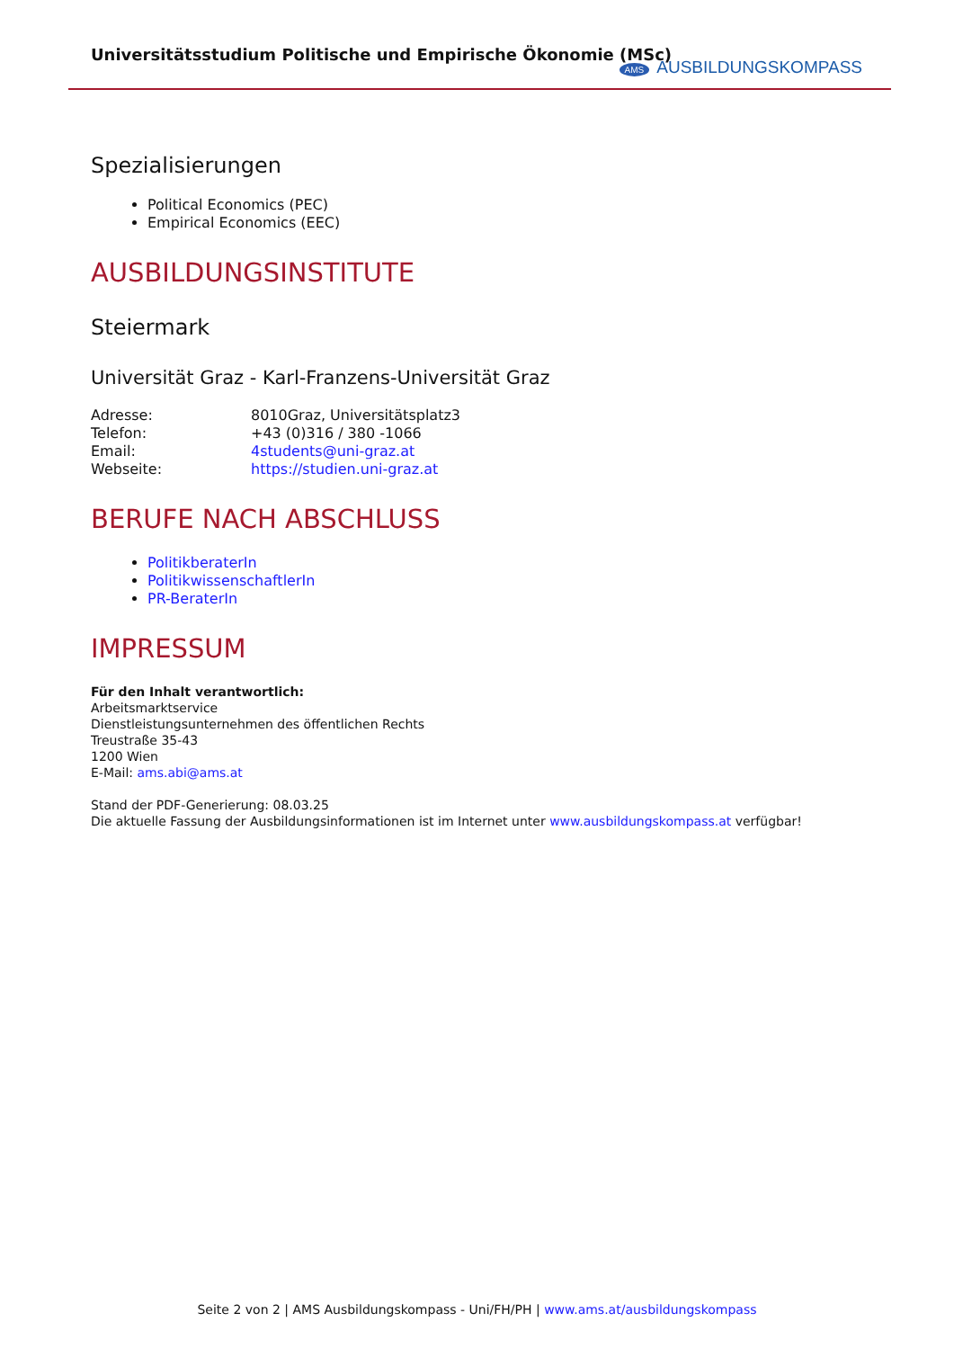Universitätsstudium Politische und Empirische Ökonomie (MSc)
AMS AUSBILDUNGSKOMPASS
Spezialisierungen
Political Economics (PEC)
Empirical Economics (EEC)
AUSBILDUNGSINSTITUTE
Steiermark
Universität Graz - Karl-Franzens-Universität Graz
| Adresse: | 8010Graz, Universitätsplatz3 |
| Telefon: | +43 (0)316 / 380 -1066 |
| Email: | 4students@uni-graz.at |
| Webseite: | https://studien.uni-graz.at |
BERUFE NACH ABSCHLUSS
PolitikberaterIn
PolitikwissenschaftlerIn
PR-BeraterIn
IMPRESSUM
Für den Inhalt verantwortlich:
Arbeitsmarktservice
Dienstleistungsunternehmen des öffentlichen Rechts
Treustraße 35-43
1200 Wien
E-Mail: ams.abi@ams.at
Stand der PDF-Generierung: 08.03.25
Die aktuelle Fassung der Ausbildungsinformationen ist im Internet unter www.ausbildungskompass.at verfügbar!
Seite 2 von 2 | AMS Ausbildungskompass - Uni/FH/PH | www.ams.at/ausbildungskompass